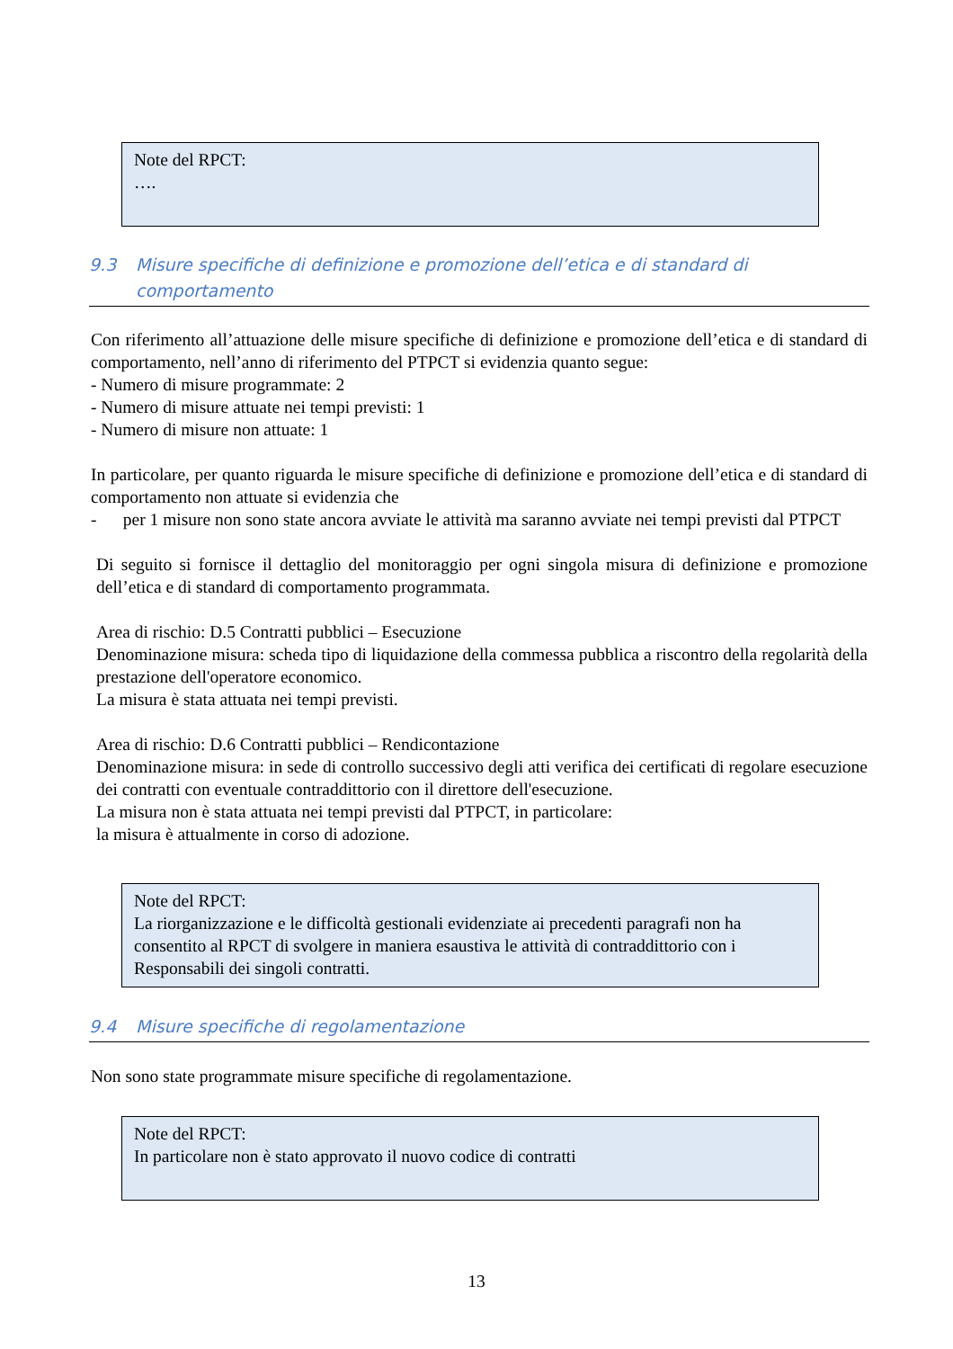Note del RPCT:
….
9.3 Misure specifiche di definizione e promozione dell’etica e di standard di comportamento
Con riferimento all’attuazione delle misure specifiche di definizione e promozione dell’etica e di standard di comportamento, nell’anno di riferimento del PTPCT si evidenzia quanto segue:
- Numero di misure programmate: 2
- Numero di misure attuate nei tempi previsti: 1
- Numero di misure non attuate: 1
In particolare, per quanto riguarda le misure specifiche di definizione e promozione dell’etica e di standard di comportamento non attuate si evidenzia che
- per 1 misure non sono state ancora avviate le attività ma saranno avviate nei tempi previsti dal PTPCT
Di seguito si fornisce il dettaglio del monitoraggio per ogni singola misura di definizione e promozione dell’etica e di standard di comportamento programmata.
Area di rischio: D.5 Contratti pubblici – Esecuzione
Denominazione misura: scheda tipo di liquidazione della commessa pubblica a riscontro della regolarità della prestazione dell'operatore economico.
La misura è stata attuata nei tempi previsti.
Area di rischio: D.6 Contratti pubblici – Rendicontazione
Denominazione misura: in sede di controllo successivo degli atti verifica dei certificati di regolare esecuzione dei contratti con eventuale contraddittorio con il direttore dell'esecuzione.
La misura non è stata attuata nei tempi previsti dal PTPCT, in particolare:
la misura è attualmente in corso di adozione.
Note del RPCT:
La riorganizzazione e le difficoltà gestionali evidenziate ai precedenti paragrafi non ha consentito al RPCT di svolgere in maniera esaustiva le attività di contraddittorio con i Responsabili dei singoli contratti.
9.4 Misure specifiche di regolamentazione
Non sono state programmate misure specifiche di regolamentazione.
Note del RPCT:
In particolare non è stato approvato il nuovo codice di contratti
13